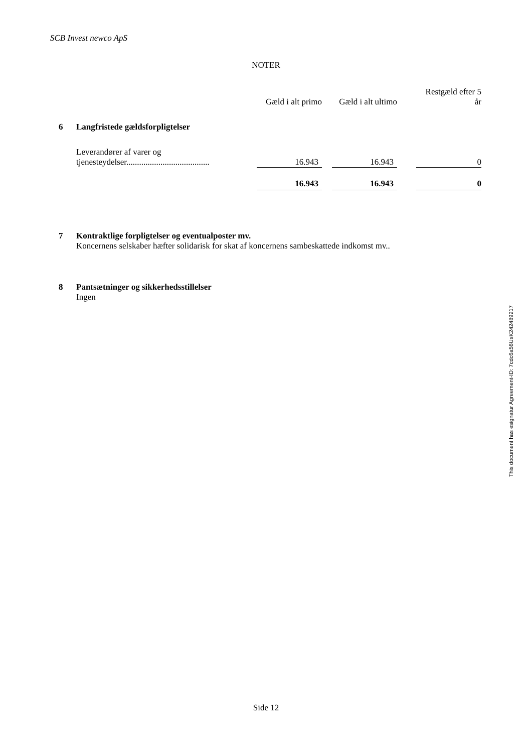SCB Invest newco ApS
NOTER
| | | Gæld i alt primo | | Gæld i alt ultimo | | Restgæld efter 5 år |
| --- | --- | --- | --- | --- | --- | --- |
| 6 | Langfristede gældsforpligtelser | | | | | |
| | Leverandører af varer og tjenesteydelser....................................... | 16.943 | | 16.943 | | 0 |
| | | 16.943 | | 16.943 | | 0 |
7 Kontraktlige forpligtelser og eventualposter mv.
Koncernens selskaber hæfter solidarisk for skat af koncernens sambeskattede indkomst mv..
8 Pantsætninger og sikkerhedsstillelser
Ingen
This document has esignatur Agreement-ID: 7cdc6a56UsK242489217
Side 12